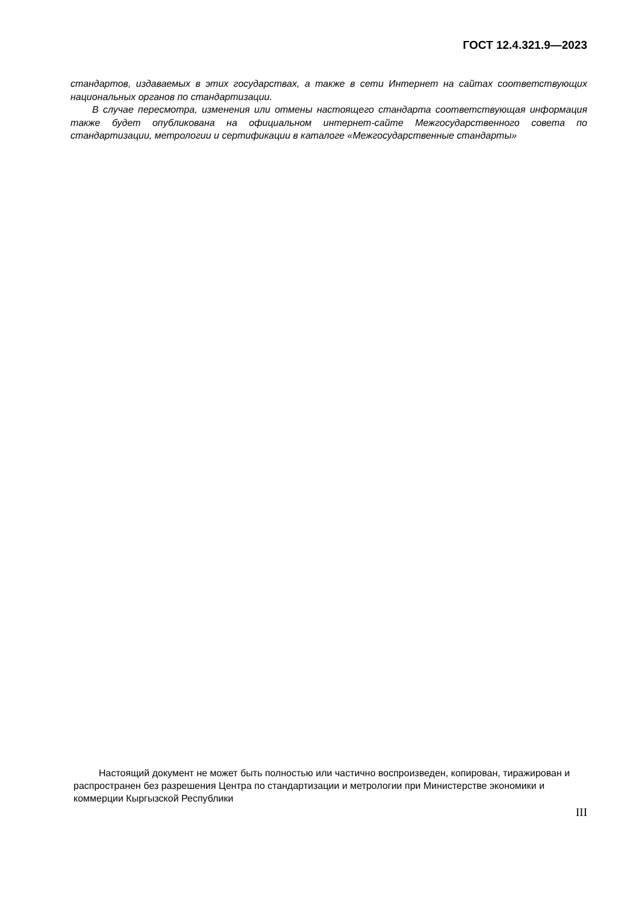ГОСТ 12.4.321.9—2023
стандартов, издаваемых в этих государствах, а также в сети Интернет на сайтах соответствующих национальных органов по стандартизации.
В случае пересмотра, изменения или отмены настоящего стандарта соответствующая информация также будет опубликована на официальном интернет-сайте Межгосударственного совета по стандартизации, метрологии и сертификации в каталоге «Межгосударственные стандарты»
Настоящий документ не может быть полностью или частично воспроизведен, копирован, тиражирован и распространен без разрешения Центра по стандартизации и метрологии при Министерстве экономики и коммерции Кыргызской Республики
III